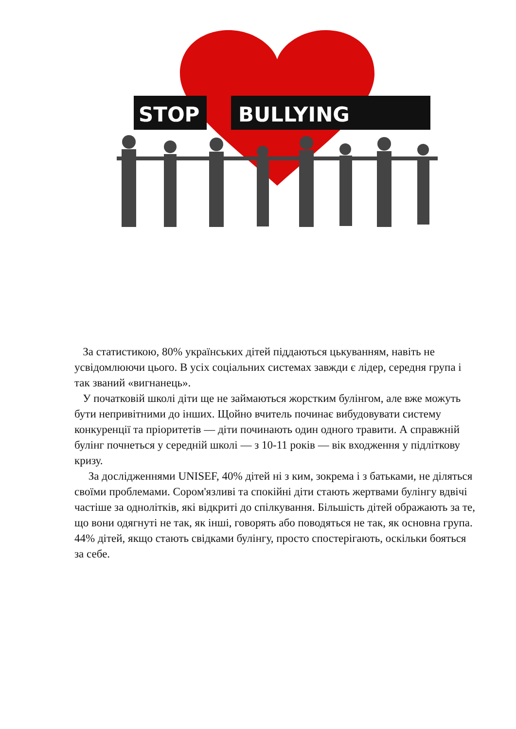STOP
BULLYING
За статистикою, 80% українських дітей піддаються цькуванням, навіть не усвідомлюючи цього. В усіх соціальних системах завжди є лідер, середня група і так званий «вигнанець».
У початковій школі діти ще не займаються жорстким булінгом, але вже можуть бути непривітними до інших. Щойно вчитель починає вибудовувати систему конкуренції та пріоритетів — діти починають один одного травити. А справжній булінг почнеться у середній школі — з 10-11 років — вік входження у підліткову кризу.
За дослідженнями UNISEF, 40% дітей ні з ким, зокрема і з батьками, не діляться своїми проблемами. Сором'язливі та спокійні діти стають жертвами булінгу вдвічі частіше за однолітків, які відкриті до спілкування. Більшість дітей ображають за те, що вони одягнуті не так, як інші, говорять або поводяться не так, як основна група.
44% дітей, якщо стають свідками булінгу, просто спостерігають, оскільки бояться за себе.